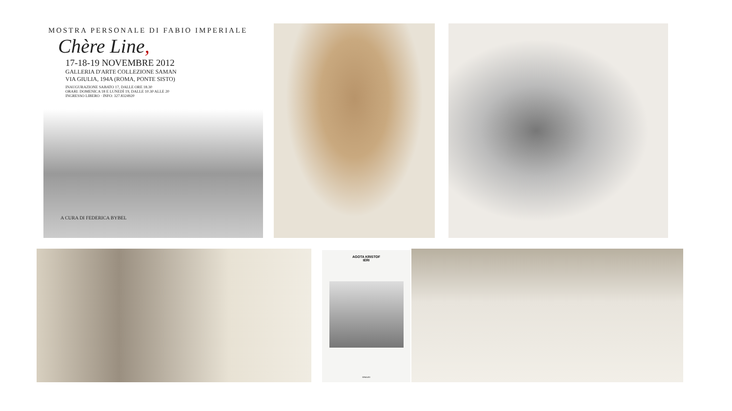MOSTRA PERSONALE DI FABIO IMPERIALE
Chère Line,
17-18-19 NOVEMBRE 2012
GALLERIA D'ARTE COLLEZIONE SAMAN
VIA GIULIA, 194A (ROMA, PONTE SISTO)
INAUGURAZIONE SABATO 17, DALLE ORE 18.30
ORARI: DOMENICA 18 E LUNEDÌ 19, DALLE 10.30 ALLE 20
INGRESSO LIBERO · INFO: 327.8324920
A CURA DI FEDERICA BYBEL
AGOTA KRISTOF
IERI
EINAUDI